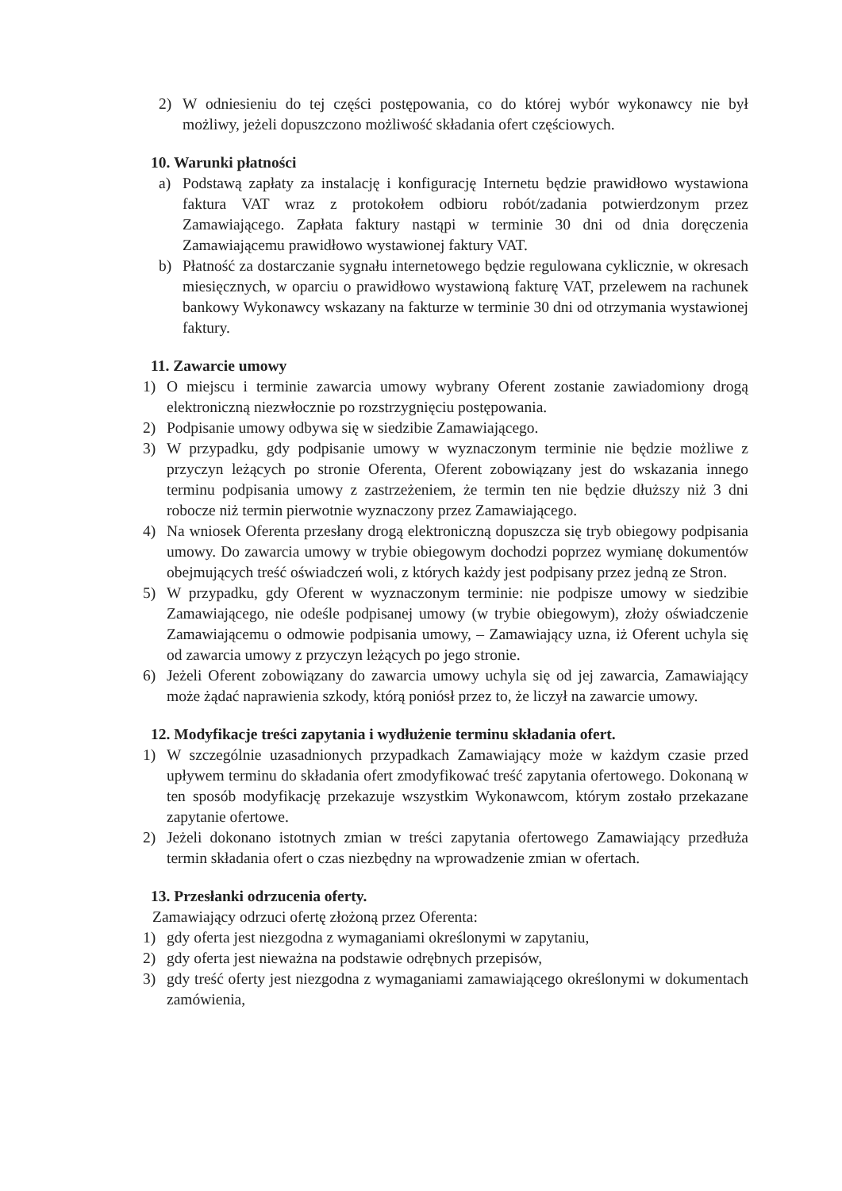2) W odniesieniu do tej części postępowania, co do której wybór wykonawcy nie był możliwy, jeżeli dopuszczono możliwość składania ofert częściowych.
10. Warunki płatności
a) Podstawą zapłaty za instalację i konfigurację Internetu będzie prawidłowo wystawiona faktura VAT wraz z protokołem odbioru robót/zadania potwierdzonym przez Zamawiającego. Zapłata faktury nastąpi w terminie 30 dni od dnia doręczenia Zamawiającemu prawidłowo wystawionej faktury VAT.
b) Płatność za dostarczanie sygnału internetowego będzie regulowana cyklicznie, w okresach miesięcznych, w oparciu o prawidłowo wystawioną fakturę VAT, przelewem na rachunek bankowy Wykonawcy wskazany na fakturze w terminie 30 dni od otrzymania wystawionej faktury.
11. Zawarcie umowy
1) O miejscu i terminie zawarcia umowy wybrany Oferent zostanie zawiadomiony drogą elektroniczną niezwłocznie po rozstrzygnięciu postępowania.
2) Podpisanie umowy odbywa się w siedzibie Zamawiającego.
3) W przypadku, gdy podpisanie umowy w wyznaczonym terminie nie będzie możliwe z przyczyn leżących po stronie Oferenta, Oferent zobowiązany jest do wskazania innego terminu podpisania umowy z zastrzeżeniem, że termin ten nie będzie dłuższy niż 3 dni robocze niż termin pierwotnie wyznaczony przez Zamawiającego.
4) Na wniosek Oferenta przesłany drogą elektroniczną dopuszcza się tryb obiegowy podpisania umowy. Do zawarcia umowy w trybie obiegowym dochodzi poprzez wymianę dokumentów obejmujących treść oświadczeń woli, z których każdy jest podpisany przez jedną ze Stron.
5) W przypadku, gdy Oferent w wyznaczonym terminie: nie podpisze umowy w siedzibie Zamawiającego, nie odeśle podpisanej umowy (w trybie obiegowym), złoży oświadczenie Zamawiającemu o odmowie podpisania umowy, – Zamawiający uzna, iż Oferent uchyla się od zawarcia umowy z przyczyn leżących po jego stronie.
6) Jeżeli Oferent zobowiązany do zawarcia umowy uchyla się od jej zawarcia, Zamawiający może żądać naprawienia szkody, którą poniósł przez to, że liczył na zawarcie umowy.
12. Modyfikacje treści zapytania i wydłużenie terminu składania ofert.
1) W szczególnie uzasadnionych przypadkach Zamawiający może w każdym czasie przed upływem terminu do składania ofert zmodyfikować treść zapytania ofertowego. Dokonaną w ten sposób modyfikację przekazuje wszystkim Wykonawcom, którym zostało przekazane zapytanie ofertowe.
2) Jeżeli dokonano istotnych zmian w treści zapytania ofertowego Zamawiający przedłuża termin składania ofert o czas niezbędny na wprowadzenie zmian w ofertach.
13. Przesłanki odrzucenia oferty.
Zamawiający odrzuci ofertę złożoną przez Oferenta:
1) gdy oferta jest niezgodna z wymaganiami określonymi w zapytaniu,
2) gdy oferta jest nieważna na podstawie odrębnych przepisów,
3) gdy treść oferty jest niezgodna z wymaganiami zamawiającego określonymi w dokumentach zamówienia,